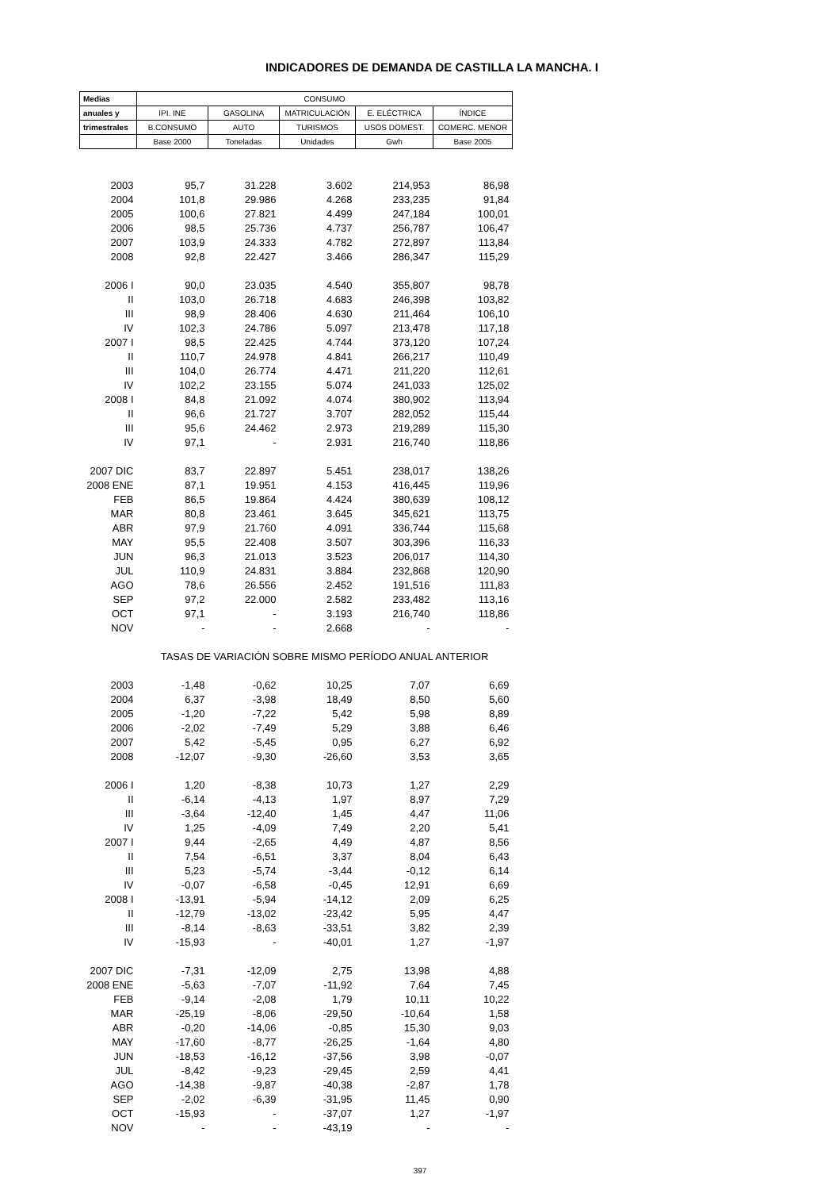INDICADORES DE DEMANDA DE CASTILLA LA MANCHA. I
| Medias | CONSUMO | | | | |
| --- | --- | --- | --- | --- | --- |
| anuales y | IPI. INE | GASOLINA | MATRICULACIÓN | E. ELÉCTRICA | ÍNDICE |
| trimestrales | B.CONSUMO | AUTO | TURISMOS | USOS DOMEST. | COMERC. MENOR |
| | Base 2000 | Toneladas | Unidades | Gwh | Base 2005 |
| 2003 | 95,7 | 31.228 | 3.602 | 214,953 | 86,98 |
| 2004 | 101,8 | 29.986 | 4.268 | 233,235 | 91,84 |
| 2005 | 100,6 | 27.821 | 4.499 | 247,184 | 100,01 |
| 2006 | 98,5 | 25.736 | 4.737 | 256,787 | 106,47 |
| 2007 | 103,9 | 24.333 | 4.782 | 272,897 | 113,84 |
| 2008 | 92,8 | 22.427 | 3.466 | 286,347 | 115,29 |
| 2006 I | 90,0 | 23.035 | 4.540 | 355,807 | 98,78 |
| II | 103,0 | 26.718 | 4.683 | 246,398 | 103,82 |
| III | 98,9 | 28.406 | 4.630 | 211,464 | 106,10 |
| IV | 102,3 | 24.786 | 5.097 | 213,478 | 117,18 |
| 2007 I | 98,5 | 22.425 | 4.744 | 373,120 | 107,24 |
| II | 110,7 | 24.978 | 4.841 | 266,217 | 110,49 |
| III | 104,0 | 26.774 | 4.471 | 211,220 | 112,61 |
| IV | 102,2 | 23.155 | 5.074 | 241,033 | 125,02 |
| 2008 I | 84,8 | 21.092 | 4.074 | 380,902 | 113,94 |
| II | 96,6 | 21.727 | 3.707 | 282,052 | 115,44 |
| III | 95,6 | 24.462 | 2.973 | 219,289 | 115,30 |
| IV | 97,1 | - | 2.931 | 216,740 | 118,86 |
| 2007 DIC | 83,7 | 22.897 | 5.451 | 238,017 | 138,26 |
| 2008 ENE | 87,1 | 19.951 | 4.153 | 416,445 | 119,96 |
| FEB | 86,5 | 19.864 | 4.424 | 380,639 | 108,12 |
| MAR | 80,8 | 23.461 | 3.645 | 345,621 | 113,75 |
| ABR | 97,9 | 21.760 | 4.091 | 336,744 | 115,68 |
| MAY | 95,5 | 22.408 | 3.507 | 303,396 | 116,33 |
| JUN | 96,3 | 21.013 | 3.523 | 206,017 | 114,30 |
| JUL | 110,9 | 24.831 | 3.884 | 232,868 | 120,90 |
| AGO | 78,6 | 26.556 | 2.452 | 191,516 | 111,83 |
| SEP | 97,2 | 22.000 | 2.582 | 233,482 | 113,16 |
| OCT | 97,1 | - | 3.193 | 216,740 | 118,86 |
| NOV | - | - | 2.668 | - | - |
| | TASAS DE VARIACIÓN SOBRE MISMO PERÍODO ANUAL ANTERIOR | | | | |
| 2003 | -1,48 | -0,62 | 10,25 | 7,07 | 6,69 |
| 2004 | 6,37 | -3,98 | 18,49 | 8,50 | 5,60 |
| 2005 | -1,20 | -7,22 | 5,42 | 5,98 | 8,89 |
| 2006 | -2,02 | -7,49 | 5,29 | 3,88 | 6,46 |
| 2007 | 5,42 | -5,45 | 0,95 | 6,27 | 6,92 |
| 2008 | -12,07 | -9,30 | -26,60 | 3,53 | 3,65 |
| 2006 I | 1,20 | -8,38 | 10,73 | 1,27 | 2,29 |
| II | -6,14 | -4,13 | 1,97 | 8,97 | 7,29 |
| III | -3,64 | -12,40 | 1,45 | 4,47 | 11,06 |
| IV | 1,25 | -4,09 | 7,49 | 2,20 | 5,41 |
| 2007 I | 9,44 | -2,65 | 4,49 | 4,87 | 8,56 |
| II | 7,54 | -6,51 | 3,37 | 8,04 | 6,43 |
| III | 5,23 | -5,74 | -3,44 | -0,12 | 6,14 |
| IV | -0,07 | -6,58 | -0,45 | 12,91 | 6,69 |
| 2008 I | -13,91 | -5,94 | -14,12 | 2,09 | 6,25 |
| II | -12,79 | -13,02 | -23,42 | 5,95 | 4,47 |
| III | -8,14 | -8,63 | -33,51 | 3,82 | 2,39 |
| IV | -15,93 | - | -40,01 | 1,27 | -1,97 |
| 2007 DIC | -7,31 | -12,09 | 2,75 | 13,98 | 4,88 |
| 2008 ENE | -5,63 | -7,07 | -11,92 | 7,64 | 7,45 |
| FEB | -9,14 | -2,08 | 1,79 | 10,11 | 10,22 |
| MAR | -25,19 | -8,06 | -29,50 | -10,64 | 1,58 |
| ABR | -0,20 | -14,06 | -0,85 | 15,30 | 9,03 |
| MAY | -17,60 | -8,77 | -26,25 | -1,64 | 4,80 |
| JUN | -18,53 | -16,12 | -37,56 | 3,98 | -0,07 |
| JUL | -8,42 | -9,23 | -29,45 | 2,59 | 4,41 |
| AGO | -14,38 | -9,87 | -40,38 | -2,87 | 1,78 |
| SEP | -2,02 | -6,39 | -31,95 | 11,45 | 0,90 |
| OCT | -15,93 | - | -37,07 | 1,27 | -1,97 |
| NOV | - | - | -43,19 | - | - |
397